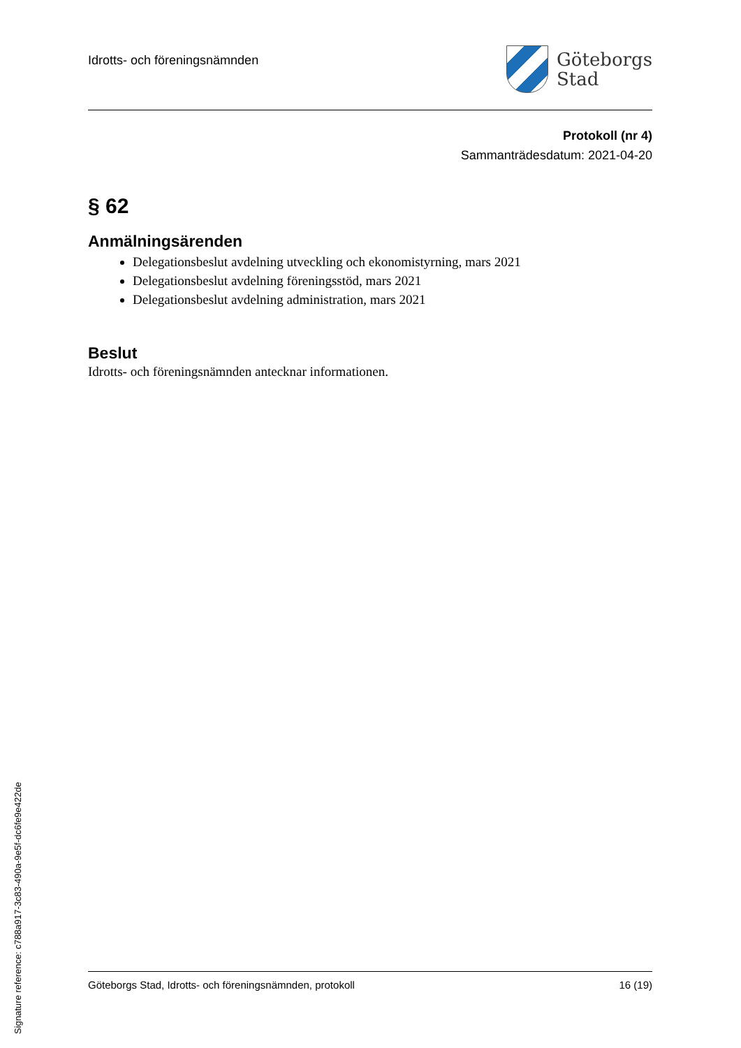Idrotts- och föreningsnämnden
Göteborgs
Stad
Protokoll (nr 4)
Sammanträdesdatum: 2021-04-20
§ 62
Anmälningsärenden
Delegationsbeslut avdelning utveckling och ekonomistyrning, mars 2021
Delegationsbeslut avdelning föreningsstöd, mars 2021
Delegationsbeslut avdelning administration, mars 2021
Beslut
Idrotts- och föreningsnämnden antecknar informationen.
Göteborgs Stad, Idrotts- och föreningsnämnden, protokoll 16 (19)
Signature reference: c788a917-3c83-490a-9e5f-dc6fe9e422de